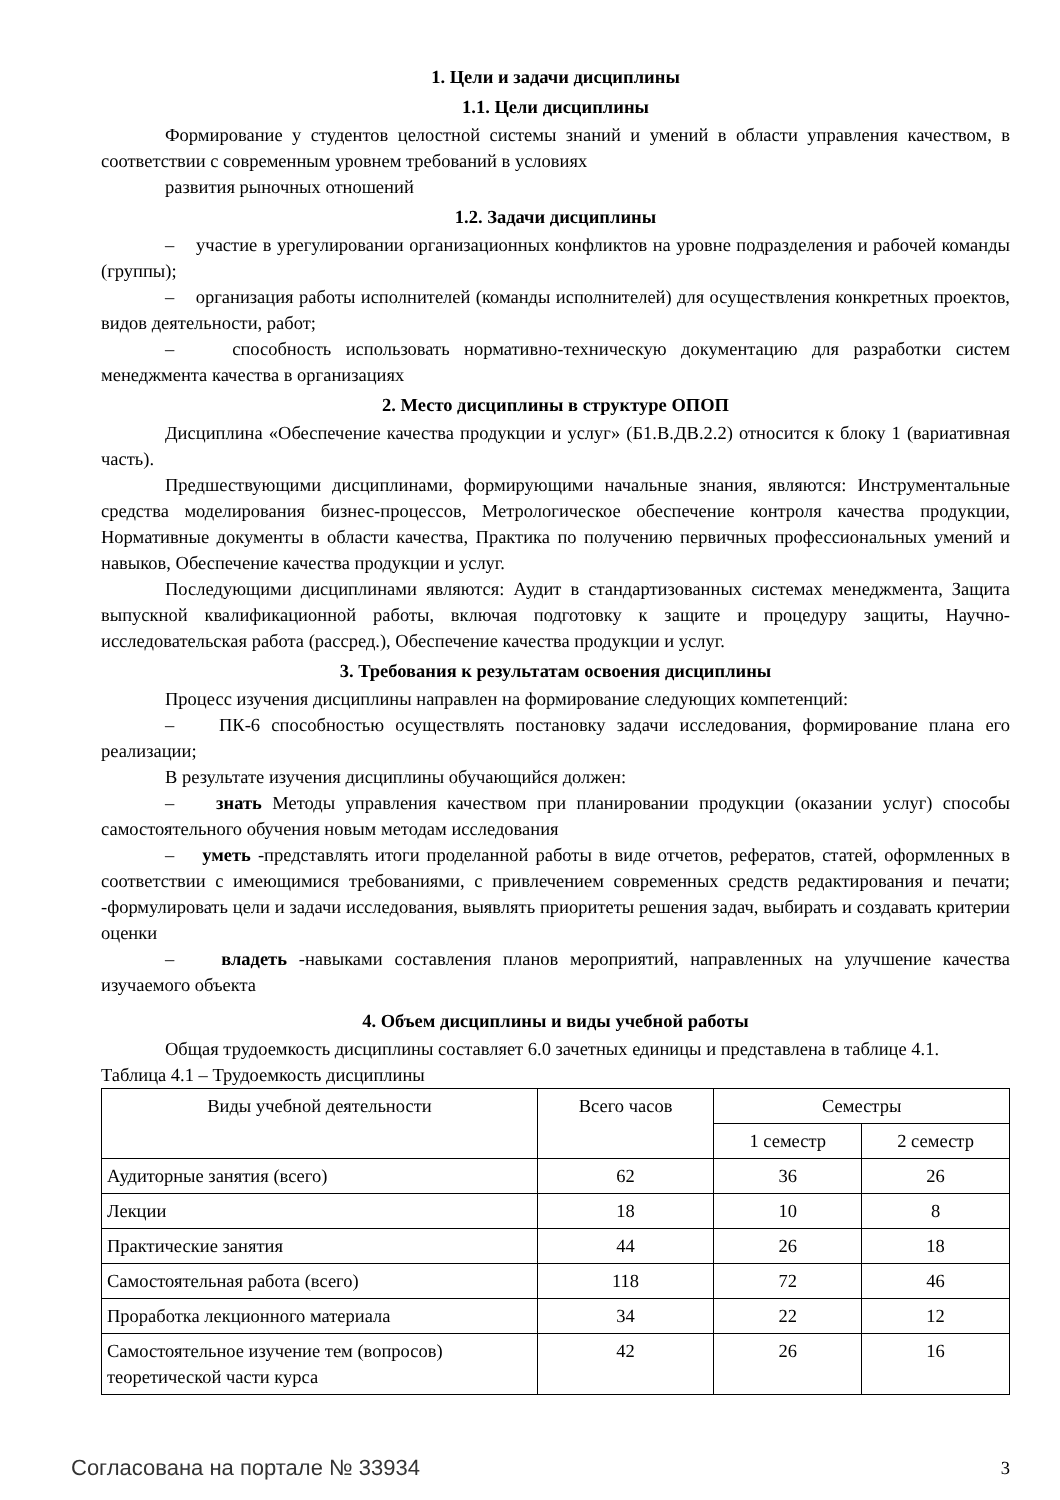1. Цели и задачи дисциплины
1.1. Цели дисциплины
Формирование у студентов целостной системы знаний и умений в области управления качеством, в соответствии с современным уровнем требований в условиях
развития рыночных отношений
1.2. Задачи дисциплины
– участие в урегулировании организационных конфликтов на уровне подразделения и рабочей команды (группы);
– организация работы исполнителей (команды исполнителей) для осуществления конкретных проектов, видов деятельности, работ;
– способность использовать нормативно-техническую документацию для разработки систем менеджмента качества в организациях
2. Место дисциплины в структуре ОПОП
Дисциплина «Обеспечение качества продукции и услуг» (Б1.В.ДВ.2.2) относится к блоку 1 (вариативная часть).
Предшествующими дисциплинами, формирующими начальные знания, являются: Инструментальные средства моделирования бизнес-процессов, Метрологическое обеспечение контроля качества продукции, Нормативные документы в области качества, Практика по получению первичных профессиональных умений и навыков, Обеспечение качества продукции и услуг.
Последующими дисциплинами являются: Аудит в стандартизованных системах менеджмента, Защита выпускной квалификационной работы, включая подготовку к защите и процедуру защиты, Научно-исследовательская работа (рассред.), Обеспечение качества продукции и услуг.
3. Требования к результатам освоения дисциплины
Процесс изучения дисциплины направлен на формирование следующих компетенций:
– ПК-6 способностью осуществлять постановку задачи исследования, формирование плана его реализации;
В результате изучения дисциплины обучающийся должен:
– знать Методы управления качеством при планировании продукции (оказании услуг) способы самостоятельного обучения новым методам исследования
– уметь -представлять итоги проделанной работы в виде отчетов, рефератов, статей, оформленных в соответствии с имеющимися требованиями, с привлечением современных средств редактирования и печати; -формулировать цели и задачи исследования, выявлять приоритеты решения задач, выбирать и создавать критерии оценки
– владеть -навыками составления планов мероприятий, направленных на улучшение качества изучаемого объекта
4. Объем дисциплины и виды учебной работы
Общая трудоемкость дисциплины составляет 6.0 зачетных единицы и представлена в таблице 4.1.
Таблица 4.1 – Трудоемкость дисциплины
| Виды учебной деятельности | Всего часов | Семестры | |
| --- | --- | --- | --- |
| | | 1 семестр | 2 семестр |
| Аудиторные занятия (всего) | 62 | 36 | 26 |
| Лекции | 18 | 10 | 8 |
| Практические занятия | 44 | 26 | 18 |
| Самостоятельная работа (всего) | 118 | 72 | 46 |
| Проработка лекционного материала | 34 | 22 | 12 |
| Самостоятельное изучение тем (вопросов) теоретической части курса | 42 | 26 | 16 |
Согласована на портале № 33934 3